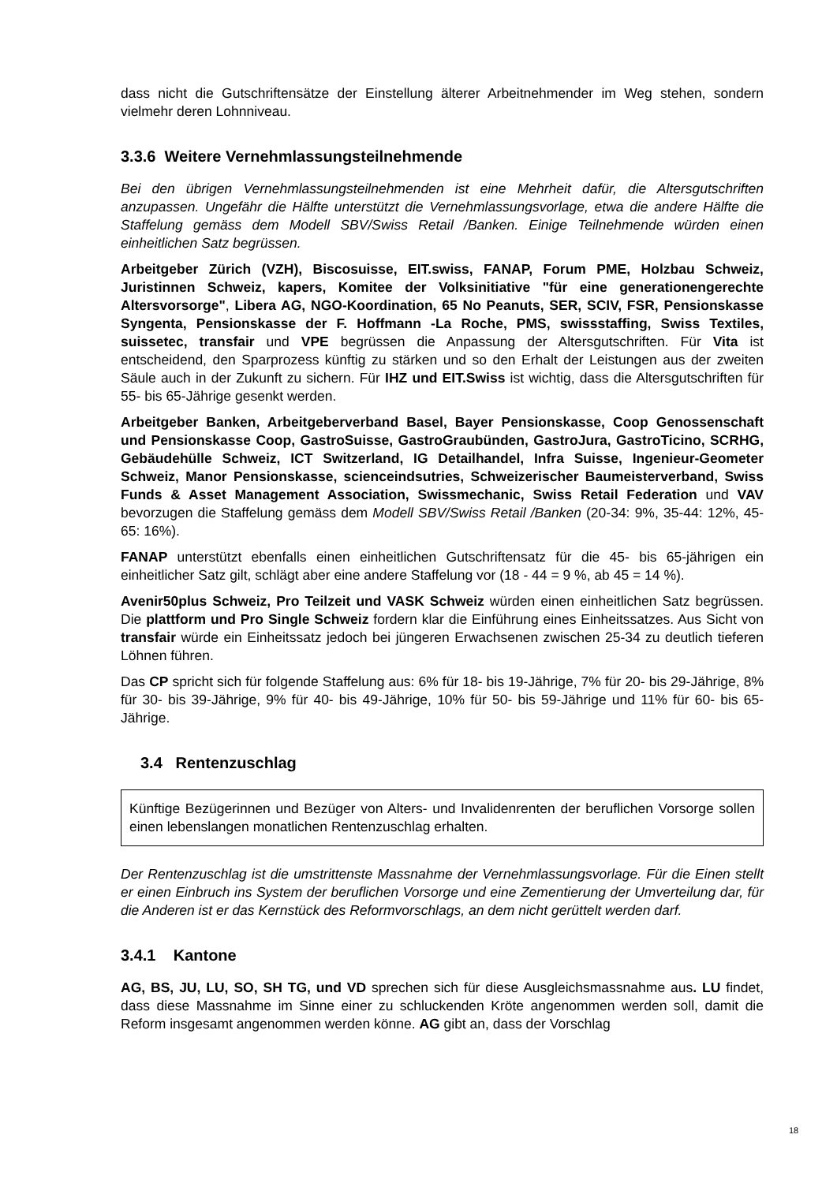dass nicht die Gutschriftensätze der Einstellung älterer Arbeitnehmender im Weg stehen, sondern vielmehr deren Lohnniveau.
3.3.6 Weitere Vernehmlassungsteilnehmende
Bei den übrigen Vernehmlassungsteilnehmenden ist eine Mehrheit dafür, die Altersgutschriften anzupassen. Ungefähr die Hälfte unterstützt die Vernehmlassungsvorlage, etwa die andere Hälfte die Staffelung gemäss dem Modell SBV/Swiss Retail /Banken. Einige Teilnehmende würden einen einheitlichen Satz begrüssen.
Arbeitgeber Zürich (VZH), Biscosuisse, EIT.swiss, FANAP, Forum PME, Holzbau Schweiz, Juristinnen Schweiz, kapers, Komitee der Volksinitiative "für eine generationengerechte Altersvorsorge", Libera AG, NGO-Koordination, 65 No Peanuts, SER, SCIV, FSR, Pensionskasse Syngenta, Pensionskasse der F. Hoffmann -La Roche, PMS, swissstaffing, Swiss Textiles, suissetec, transfair und VPE begrüssen die Anpassung der Altersgutschriften. Für Vita ist entscheidend, den Sparprozess künftig zu stärken und so den Erhalt der Leistungen aus der zweiten Säule auch in der Zukunft zu sichern. Für IHZ und EIT.Swiss ist wichtig, dass die Altersgutschriften für 55- bis 65-Jährige gesenkt werden.
Arbeitgeber Banken, Arbeitgeberverband Basel, Bayer Pensionskasse, Coop Genossenschaft und Pensionskasse Coop, GastroSuisse, GastroGraubünden, GastroJura, GastroTicino, SCRHG, Gebäudehülle Schweiz, ICT Switzerland, IG Detailhandel, Infra Suisse, Ingenieur-Geometer Schweiz, Manor Pensionskasse, scienceindsutries, Schweizerischer Baumeisterverband, Swiss Funds & Asset Management Association, Swissmechanic, Swiss Retail Federation und VAV bevorzugen die Staffelung gemäss dem Modell SBV/Swiss Retail /Banken (20-34: 9%, 35-44: 12%, 45-65: 16%).
FANAP unterstützt ebenfalls einen einheitlichen Gutschriftensatz für die 45- bis 65-jährigen ein einheitlicher Satz gilt, schlägt aber eine andere Staffelung vor (18 - 44 = 9 %, ab 45 = 14 %).
Avenir50plus Schweiz, Pro Teilzeit und VASK Schweiz würden einen einheitlichen Satz begrüssen. Die plattform und Pro Single Schweiz fordern klar die Einführung eines Einheitssatzes. Aus Sicht von transfair würde ein Einheitssatz jedoch bei jüngeren Erwachsenen zwischen 25-34 zu deutlich tieferen Löhnen führen.
Das CP spricht sich für folgende Staffelung aus: 6% für 18- bis 19-Jährige, 7% für 20- bis 29-Jährige, 8% für 30- bis 39-Jährige, 9% für 40- bis 49-Jährige, 10% für 50- bis 59-Jährige und 11% für 60- bis 65-Jährige.
3.4 Rentenzuschlag
Künftige Bezügerinnen und Bezüger von Alters- und Invalidenrenten der beruflichen Vorsorge sollen einen lebenslangen monatlichen Rentenzuschlag erhalten.
Der Rentenzuschlag ist die umstrittenste Massnahme der Vernehmlassungsvorlage. Für die Einen stellt er einen Einbruch ins System der beruflichen Vorsorge und eine Zementierung der Umverteilung dar, für die Anderen ist er das Kernstück des Reformvorschlags, an dem nicht gerüttelt werden darf.
3.4.1 Kantone
AG, BS, JU, LU, SO, SH TG, und VD sprechen sich für diese Ausgleichsmassnahme aus. LU findet, dass diese Massnahme im Sinne einer zu schluckenden Kröte angenommen werden soll, damit die Reform insgesamt angenommen werden könne. AG gibt an, dass der Vorschlag
18